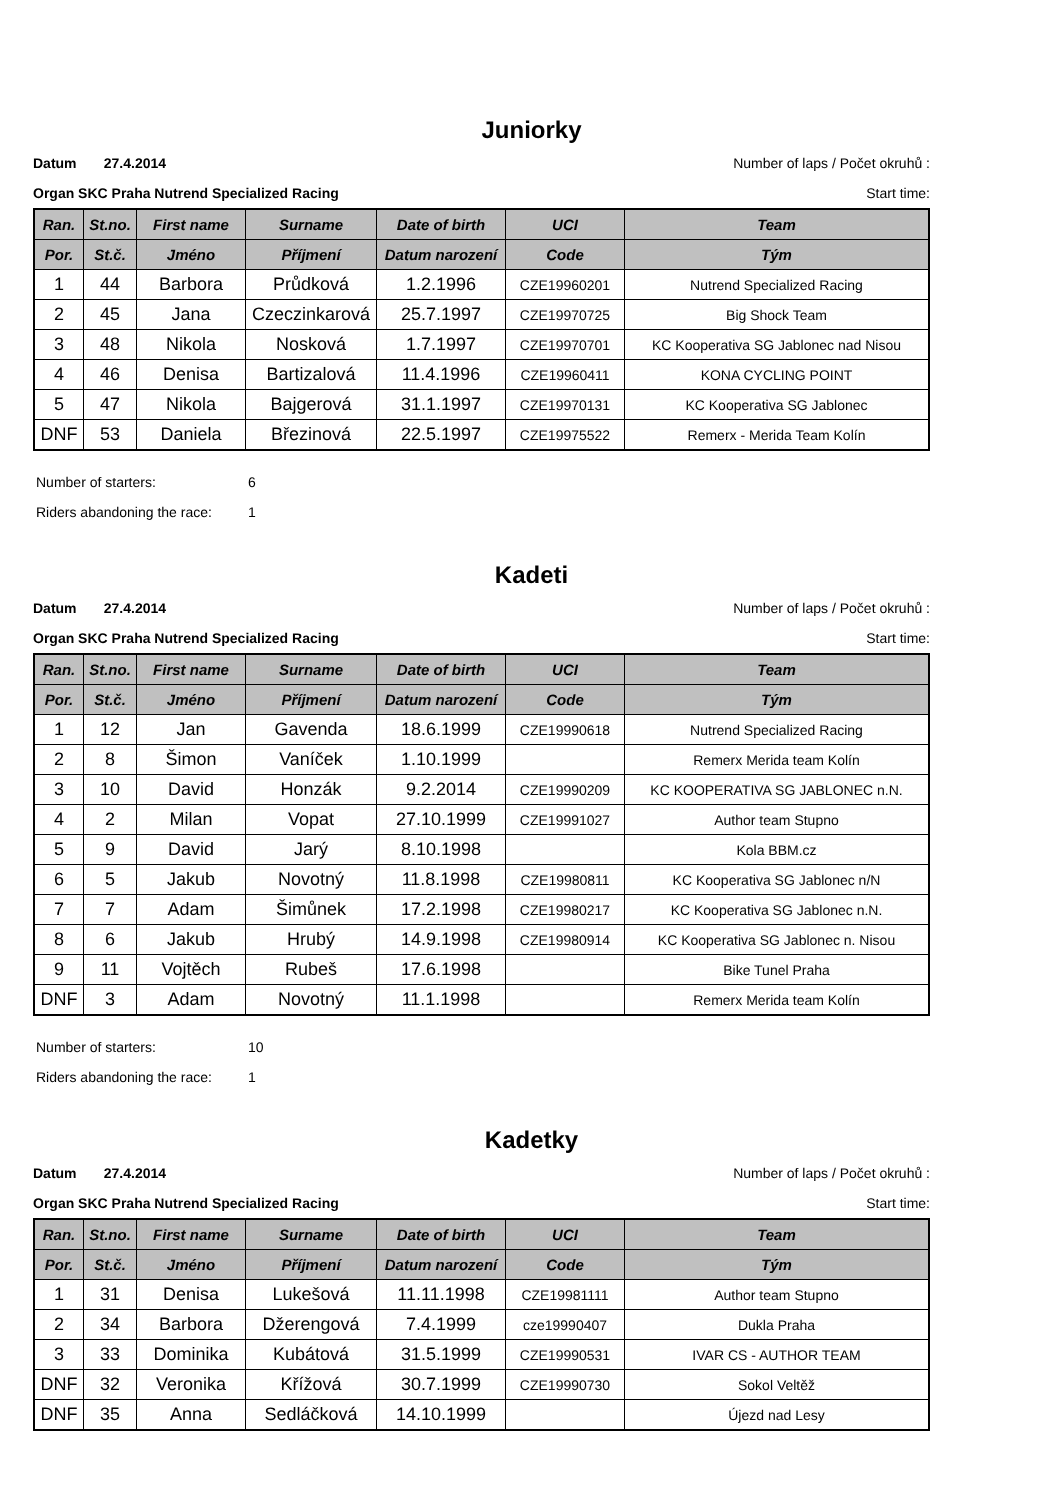Juniorky
Datum 27.4.2014 Number of laps / Počet okruhů :
Organ SKC Praha Nutrend Specialized Racing Start time:
| Ran. | St.no. | First name | Surname | Date of birth | UCI | Team |
| --- | --- | --- | --- | --- | --- | --- |
| Por. | St.č. | Jméno | Příjmení | Datum narození | Code | Tým |
| 1 | 44 | Barbora | Průdková | 1.2.1996 | CZE19960201 | Nutrend Specialized Racing |
| 2 | 45 | Jana | Czeczinkarová | 25.7.1997 | CZE19970725 | Big Shock Team |
| 3 | 48 | Nikola | Nosková | 1.7.1997 | CZE19970701 | KC Kooperativa SG Jablonec nad Nisou |
| 4 | 46 | Denisa | Bartizalová | 11.4.1996 | CZE19960411 | KONA CYCLING POINT |
| 5 | 47 | Nikola | Bajgerová | 31.1.1997 | CZE19970131 | KC Kooperativa SG Jablonec |
| DNF | 53 | Daniela | Březinová | 22.5.1997 | CZE19975522 | Remerx - Merida Team Kolín |
Number of starters: 6
Riders abandoning the race: 1
Kadeti
Datum 27.4.2014 Number of laps / Počet okruhů :
Organ SKC Praha Nutrend Specialized Racing Start time:
| Ran. | St.no. | First name | Surname | Date of birth | UCI | Team |
| --- | --- | --- | --- | --- | --- | --- |
| Por. | St.č. | Jméno | Příjmení | Datum narození | Code | Tým |
| 1 | 12 | Jan | Gavenda | 18.6.1999 | CZE19990618 | Nutrend Specialized Racing |
| 2 | 8 | Šimon | Vaníček | 1.10.1999 | | Remerx Merida team Kolín |
| 3 | 10 | David | Honzák | 9.2.2014 | CZE19990209 | KC KOOPERATIVA SG JABLONEC n.N. |
| 4 | 2 | Milan | Vopat | 27.10.1999 | CZE19991027 | Author team Stupno |
| 5 | 9 | David | Jarý | 8.10.1998 | | Kola BBM.cz |
| 6 | 5 | Jakub | Novotný | 11.8.1998 | CZE19980811 | KC Kooperativa SG Jablonec n/N |
| 7 | 7 | Adam | Šimůnek | 17.2.1998 | CZE19980217 | KC Kooperativa SG Jablonec n.N. |
| 8 | 6 | Jakub | Hrubý | 14.9.1998 | CZE19980914 | KC Kooperativa SG Jablonec n. Nisou |
| 9 | 11 | Vojtěch | Rubeš | 17.6.1998 | | Bike Tunel Praha |
| DNF | 3 | Adam | Novotný | 11.1.1998 | | Remerx Merida team Kolín |
Number of starters: 10
Riders abandoning the race: 1
Kadetky
Datum 27.4.2014 Number of laps / Počet okruhů :
Organ SKC Praha Nutrend Specialized Racing Start time:
| Ran. | St.no. | First name | Surname | Date of birth | UCI | Team |
| --- | --- | --- | --- | --- | --- | --- |
| Por. | St.č. | Jméno | Příjmení | Datum narození | Code | Tým |
| 1 | 31 | Denisa | Lukešová | 11.11.1998 | CZE19981111 | Author team Stupno |
| 2 | 34 | Barbora | Džerengová | 7.4.1999 | cze19990407 | Dukla Praha |
| 3 | 33 | Dominika | Kubátová | 31.5.1999 | CZE19990531 | IVAR CS - AUTHOR TEAM |
| DNF | 32 | Veronika | Křížová | 30.7.1999 | CZE19990730 | Sokol Veltěž |
| DNF | 35 | Anna | Sedláčková | 14.10.1999 | | Újezd nad Lesy |